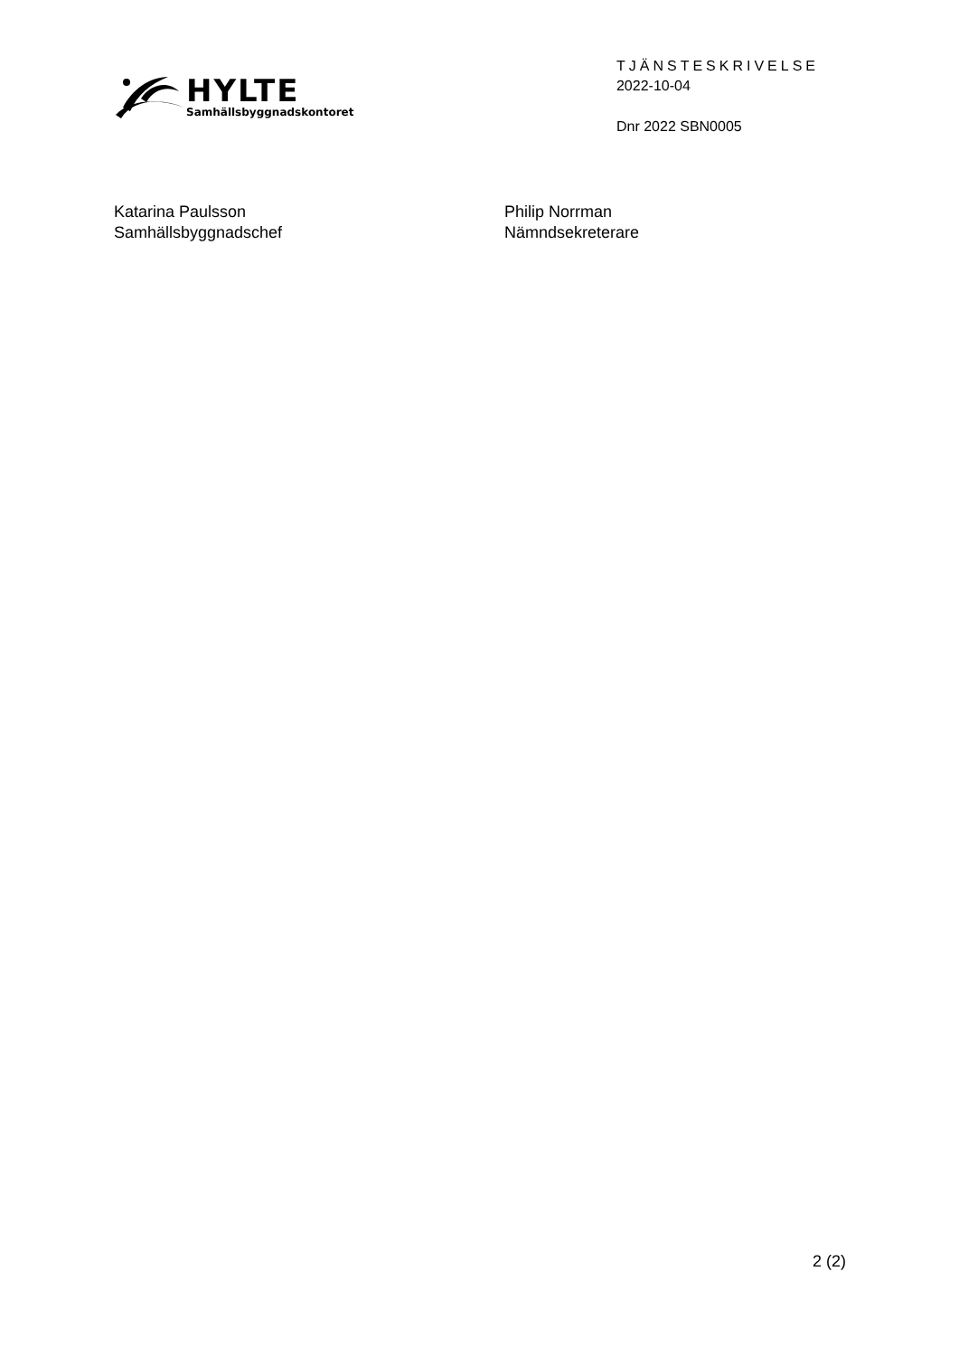HYLTE
Samhällsbyggnadskontoret
TJÄNSTESKRIVELSE
2022-10-04
Dnr 2022 SBN0005
Katarina Paulsson
Samhällsbyggnadschef
Philip Norrman
Nämndsekreterare
2 (2)